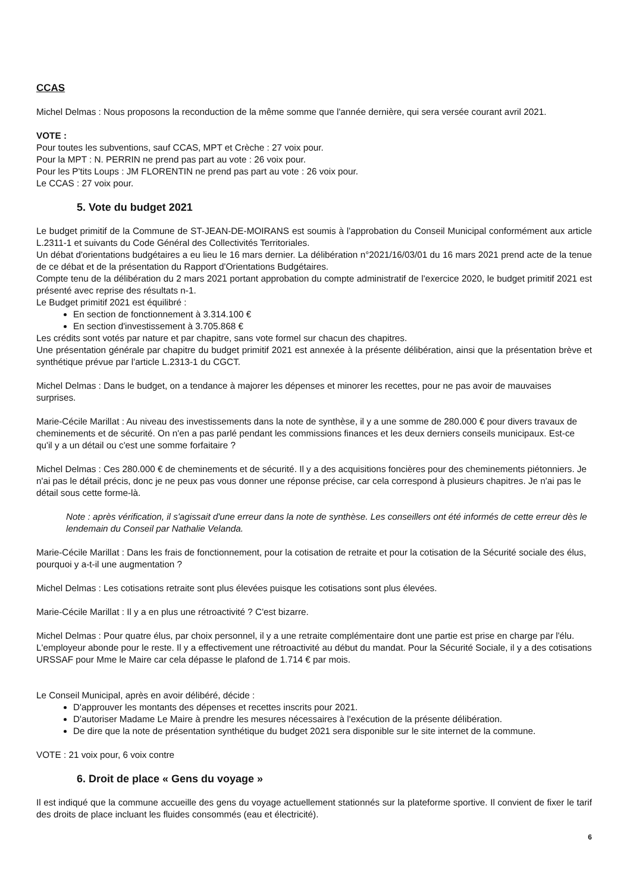CCAS
Michel Delmas : Nous proposons la reconduction de la même somme que l'année dernière, qui sera versée courant avril 2021.
VOTE :
Pour toutes les subventions, sauf CCAS, MPT et Crèche : 27 voix pour.
Pour la MPT : N. PERRIN ne prend pas part au vote : 26 voix pour.
Pour les P'tits Loups : JM FLORENTIN ne prend pas part au vote : 26 voix pour.
Le CCAS : 27 voix pour.
5. Vote du budget 2021
Le budget primitif de la Commune de ST-JEAN-DE-MOIRANS est soumis à l'approbation du Conseil Municipal conformément aux article L.2311-1 et suivants du Code Général des Collectivités Territoriales.
Un débat d'orientations budgétaires a eu lieu le 16 mars dernier. La délibération n°2021/16/03/01 du 16 mars 2021 prend acte de la tenue de ce débat et de la présentation du Rapport d'Orientations Budgétaires.
Compte tenu de la délibération du 2 mars 2021 portant approbation du compte administratif de l'exercice 2020, le budget primitif 2021 est présenté avec reprise des résultats n-1.
Le Budget primitif 2021 est équilibré :
En section de fonctionnement à 3.314.100 €
En section d'investissement à 3.705.868 €
Les crédits sont votés par nature et par chapitre, sans vote formel sur chacun des chapitres.
Une présentation générale par chapitre du budget primitif 2021 est annexée à la présente délibération, ainsi que la présentation brève et synthétique prévue par l'article L.2313-1 du CGCT.
Michel Delmas : Dans le budget, on a tendance à majorer les dépenses et minorer les recettes, pour ne pas avoir de mauvaises surprises.
Marie-Cécile Marillat : Au niveau des investissements dans la note de synthèse, il y a une somme de 280.000 € pour divers travaux de cheminements et de sécurité. On n'en a pas parlé pendant les commissions finances et les deux derniers conseils municipaux. Est-ce qu'il y a un détail ou c'est une somme forfaitaire ?
Michel Delmas : Ces 280.000 € de cheminements et de sécurité. Il y a des acquisitions foncières pour des cheminements piétonniers. Je n'ai pas le détail précis, donc je ne peux pas vous donner une réponse précise, car cela correspond à plusieurs chapitres. Je n'ai pas le détail sous cette forme-là.
Note : après vérification, il s'agissait d'une erreur dans la note de synthèse. Les conseillers ont été informés de cette erreur dès le lendemain du Conseil par Nathalie Velanda.
Marie-Cécile Marillat : Dans les frais de fonctionnement, pour la cotisation de retraite et pour la cotisation de la Sécurité sociale des élus, pourquoi y a-t-il une augmentation ?
Michel Delmas : Les cotisations retraite sont plus élevées puisque les cotisations sont plus élevées.
Marie-Cécile Marillat : Il y a en plus une rétroactivité ? C'est bizarre.
Michel Delmas : Pour quatre élus, par choix personnel, il y a une retraite complémentaire dont une partie est prise en charge par l'élu. L'employeur abonde pour le reste. Il y a effectivement une rétroactivité au début du mandat. Pour la Sécurité Sociale, il y a des cotisations URSSAF pour Mme le Maire car cela dépasse le plafond de 1.714 € par mois.
Le Conseil Municipal, après en avoir délibéré, décide :
D'approuver les montants des dépenses et recettes inscrits pour 2021.
D'autoriser Madame Le Maire à prendre les mesures nécessaires à l'exécution de la présente délibération.
De dire que la note de présentation synthétique du budget 2021 sera disponible sur le site internet de la commune.
VOTE : 21 voix pour, 6 voix contre
6. Droit de place « Gens du voyage »
Il est indiqué que la commune accueille des gens du voyage actuellement stationnés sur la plateforme sportive. Il convient de fixer le tarif des droits de place incluant les fluides consommés (eau et électricité).
6